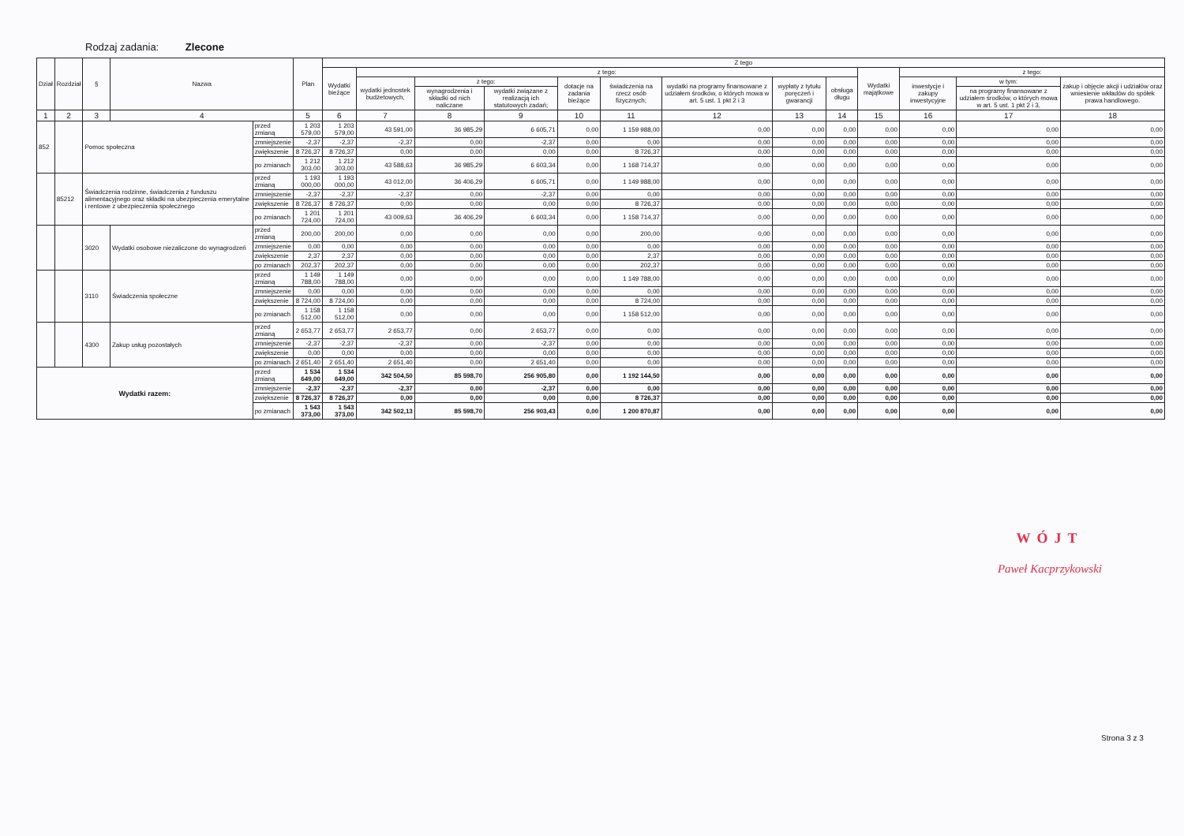Rodzaj zadania: Zlecone
| Dział | Rozdział | § | Nazwa | | Plan | Z tego | | | | | | | | | | | | |
| --- | --- | --- | --- | --- | --- | --- | --- | --- | --- | --- | --- | --- | --- | --- | --- | --- | --- | --- |
| | | | | | | Wydatki bieżące | z tego: | | | | | | | | Wydatki majątkowe | z tego: | | |
| | | | | | | | wydatki jednostek budżetowych, | z tego: | | dotacje na zadania bieżące | świadczenia na rzecz osób fizycznych; | wydatki na programy finansowane z udziałem środków, o których mowa w art. 5 ust. 1 pkt 2 i 3 | wypłaty z tytułu poręczeń i gwarancji | obsługa długu | | inwestycje i zakupy inwestycyjne | w tym: | zakup i objęcie akcji i udziałów oraz wniesienie wkładów do spółek prawa handlowego. |
| | | | | | | | | wynagrodzenia i składki od nich naliczane | wydatki związane z realizacją ich statutowych zadań; | | | | | | | | na programy finansowane z udziałem środków, o których mowa w art. 5 ust. 1 pkt 2 i 3, | |
| 1 | 2 | 3 | 4 | | 5 | 6 | 7 | 8 | 9 | 10 | 11 | 12 | 13 | 14 | 15 | 16 | 17 | 18 |
| 852 | | Pomoc społeczna | | przed zmianą | 1 203 579,00 | 1 203 579,00 | 43 591,00 | 36 985,29 | 6 605,71 | 0,00 | 1 159 988,00 | 0,00 | 0,00 | 0,00 | 0,00 | 0,00 | 0,00 | 0,00 |
| | | | | zmniejszenie | -2,37 | -2,37 | -2,37 | 0,00 | -2,37 | 0,00 | 0,00 | 0,00 | 0,00 | 0,00 | 0,00 | 0,00 | 0,00 | 0,00 |
| | | | | zwiększenie | 8 726,37 | 8 726,37 | 0,00 | 0,00 | 0,00 | 0,00 | 8 726,37 | 0,00 | 0,00 | 0,00 | 0,00 | 0,00 | 0,00 | 0,00 |
| | | | | po zmianach | 1 212 303,00 | 1 212 303,00 | 43 588,63 | 36 985,29 | 6 603,34 | 0,00 | 1 168 714,37 | 0,00 | 0,00 | 0,00 | 0,00 | 0,00 | 0,00 | 0,00 |
| | 85212 | Świadczenia rodzinne, świadczenia z funduszu alimentacyjnego oraz składki na ubezpieczenia emerytalne i rentowe z ubezpieczenia społecznego | | przed zmianą | 1 193 000,00 | 1 193 000,00 | 43 012,00 | 36 406,29 | 6 605,71 | 0,00 | 1 149 988,00 | 0,00 | 0,00 | 0,00 | 0,00 | 0,00 | 0,00 | 0,00 |
| | | | | zmniejszenie | -2,37 | -2,37 | -2,37 | 0,00 | -2,37 | 0,00 | 0,00 | 0,00 | 0,00 | 0,00 | 0,00 | 0,00 | 0,00 | 0,00 |
| | | | | zwiększenie | 8 726,37 | 8 726,37 | 0,00 | 0,00 | 0,00 | 0,00 | 8 726,37 | 0,00 | 0,00 | 0,00 | 0,00 | 0,00 | 0,00 | 0,00 |
| | | | | po zmianach | 1 201 724,00 | 1 201 724,00 | 43 009,63 | 36 406,29 | 6 603,34 | 0,00 | 1 158 714,37 | 0,00 | 0,00 | 0,00 | 0,00 | 0,00 | 0,00 | 0,00 |
| | | 3020 | Wydatki osobowe niezaliczone do wynagrodzeń | przed zmianą | 200,00 | 200,00 | 0,00 | 0,00 | 0,00 | 0,00 | 200,00 | 0,00 | 0,00 | 0,00 | 0,00 | 0,00 | 0,00 | 0,00 |
| | | | | zmniejszenie | 0,00 | 0,00 | 0,00 | 0,00 | 0,00 | 0,00 | 0,00 | 0,00 | 0,00 | 0,00 | 0,00 | 0,00 | 0,00 | 0,00 |
| | | | | zwiększenie | 2,37 | 2,37 | 0,00 | 0,00 | 0,00 | 0,00 | 2,37 | 0,00 | 0,00 | 0,00 | 0,00 | 0,00 | 0,00 | 0,00 |
| | | | | po zmianach | 202,37 | 202,37 | 0,00 | 0,00 | 0,00 | 0,00 | 202,37 | 0,00 | 0,00 | 0,00 | 0,00 | 0,00 | 0,00 | 0,00 |
| | | 3110 | Świadczenia społeczne | przed zmianą | 1 149 788,00 | 1 149 788,00 | 0,00 | 0,00 | 0,00 | 0,00 | 1 149 788,00 | 0,00 | 0,00 | 0,00 | 0,00 | 0,00 | 0,00 | 0,00 |
| | | | | zmniejszenie | 0,00 | 0,00 | 0,00 | 0,00 | 0,00 | 0,00 | 0,00 | 0,00 | 0,00 | 0,00 | 0,00 | 0,00 | 0,00 | 0,00 |
| | | | | zwiększenie | 8 724,00 | 8 724,00 | 0,00 | 0,00 | 0,00 | 0,00 | 8 724,00 | 0,00 | 0,00 | 0,00 | 0,00 | 0,00 | 0,00 | 0,00 |
| | | | | po zmianach | 1 158 512,00 | 1 158 512,00 | 0,00 | 0,00 | 0,00 | 0,00 | 1 158 512,00 | 0,00 | 0,00 | 0,00 | 0,00 | 0,00 | 0,00 | 0,00 |
| | | 4300 | Zakup usług pozostałych | przed zmianą | 2 653,77 | 2 653,77 | 2 653,77 | 0,00 | 2 653,77 | 0,00 | 0,00 | 0,00 | 0,00 | 0,00 | 0,00 | 0,00 | 0,00 | 0,00 |
| | | | | zmniejszenie | -2,37 | -2,37 | -2,37 | 0,00 | -2,37 | 0,00 | 0,00 | 0,00 | 0,00 | 0,00 | 0,00 | 0,00 | 0,00 | 0,00 |
| | | | | zwiększenie | 0,00 | 0,00 | 0,00 | 0,00 | 0,00 | 0,00 | 0,00 | 0,00 | 0,00 | 0,00 | 0,00 | 0,00 | 0,00 | 0,00 |
| | | | | po zmianach | 2 651,40 | 2 651,40 | 2 651,40 | 0,00 | 2 651,40 | 0,00 | 0,00 | 0,00 | 0,00 | 0,00 | 0,00 | 0,00 | 0,00 | 0,00 |
| Wydatki razem: | | | | przed zmianą | 1 534 649,00 | 1 534 649,00 | 342 504,50 | 85 598,70 | 256 905,80 | 0,00 | 1 192 144,50 | 0,00 | 0,00 | 0,00 | 0,00 | 0,00 | 0,00 | 0,00 |
| | | | | zmniejszenie | -2,37 | -2,37 | -2,37 | 0,00 | -2,37 | 0,00 | 0,00 | 0,00 | 0,00 | 0,00 | 0,00 | 0,00 | 0,00 | 0,00 |
| | | | | zwiększenie | 8 726,37 | 8 726,37 | 0,00 | 0,00 | 0,00 | 0,00 | 8 726,37 | 0,00 | 0,00 | 0,00 | 0,00 | 0,00 | 0,00 | 0,00 |
| | | | | po zmianach | 1 543 373,00 | 1 543 373,00 | 342 502,13 | 85 598,70 | 256 903,43 | 0,00 | 1 200 870,87 | 0,00 | 0,00 | 0,00 | 0,00 | 0,00 | 0,00 | 0,00 |
WÓJT
Paweł Kacprzykowski
Strona 3 z 3